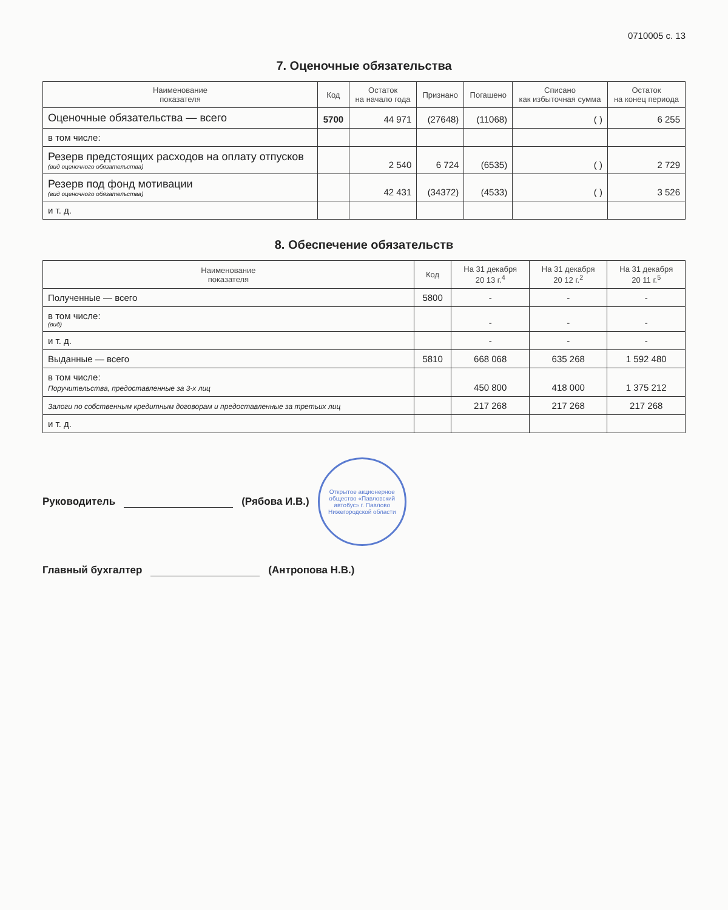0710005 с. 13
7. Оценочные обязательства
| Наименование показателя | Код | Остаток на начало года | Признано | Погашено | Списано как избыточная сумма | Остаток на конец периода |
| --- | --- | --- | --- | --- | --- | --- |
| Оценочные обязательства — всего | 5700 | 44 971 | (27648) | (11068) | ( ) | 6 255 |
| в том числе: | | | | | | |
| Резерв предстоящих расходов на оплату отпусков (вид оценочного обязательства) | | 2 540 | 6 724 | (6535) | ( ) | 2 729 |
| Резерв под фонд мотивации (вид оценочного обязательства) | | 42 431 | (34372) | (4533) | ( ) | 3 526 |
| и т. д. | | | | | | |
8. Обеспечение обязательств
| Наименование показателя | Код | На 31 декабря 20 13 г.<sup>4</sup> | На 31 декабря 20 12 г.<sup>2</sup> | На 31 декабря 20 11 г.<sup>5</sup> |
| --- | --- | --- | --- | --- |
| Полученные — всего | 5800 | - | - | - |
| в том числе: (вид) | | - | - | - |
| и т. д. | | - | - | - |
| Выданные — всего | 5810 | 668 068 | 635 268 | 1 592 480 |
| в том числе: Поручительства, предоставленные за 3-х лиц | | 450 800 | 418 000 | 1 375 212 |
| Залоги по собственным кредитным договорам и предоставленные за третьих лиц | | 217 268 | 217 268 | 217 268 |
| и т. д. | | | | |
Руководитель (Рябова И.В.) Открытое акционерное общество «Павловский автобус» г. Павлово Нижегородской области
Главный бухгалтер (Антропова Н.В.)